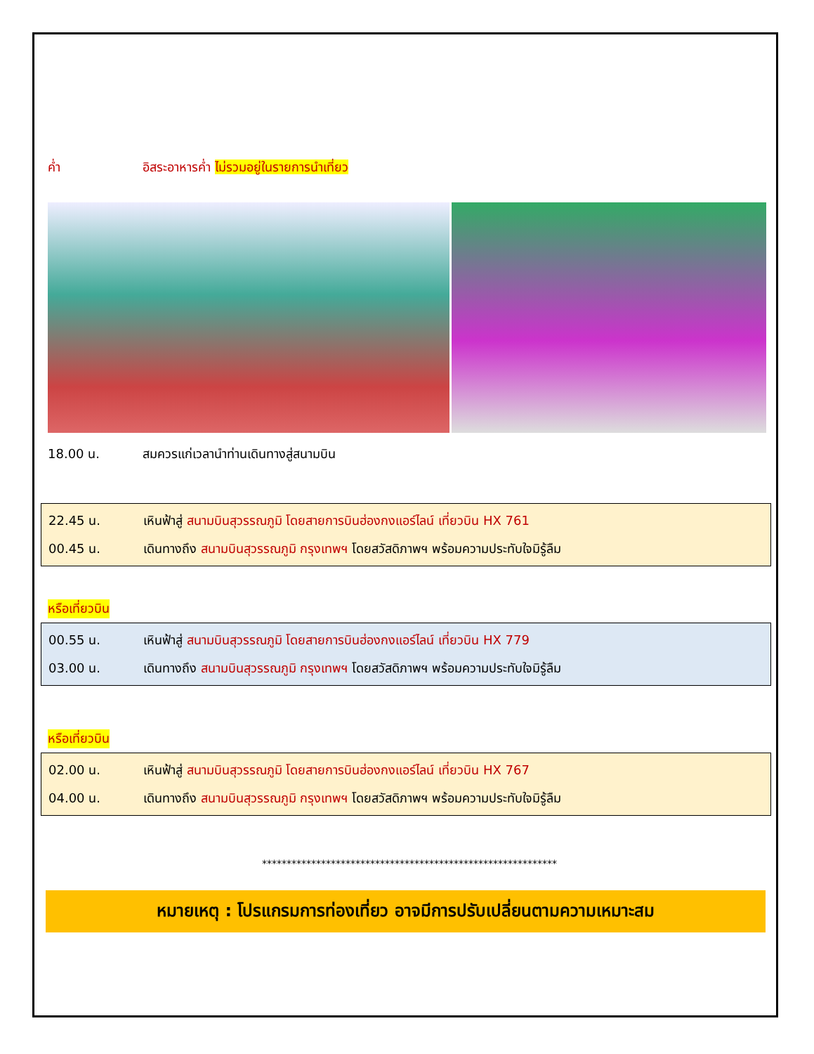ค่ำ อิสระอาหารค่ำ ไม่รวมอยู่ในรายการนำเที่ยว
18.00 น. สมควรแก่เวลานำท่านเดินทางสู่สนามบิน
22.45 น. เหินฟ้าสู่ สนามบินสุวรรณภูมิ โดยสายการบินฮ่องกงแอร์ไลน์ เที่ยวบิน HX 761
00.45 น. เดินทางถึง สนามบินสุวรรณภูมิ กรุงเทพฯ โดยสวัสดิภาพฯ พร้อมความประทับใจมิรู้ลืม
หรือเที่ยวบิน
00.55 น. เหินฟ้าสู่ สนามบินสุวรรณภูมิ โดยสายการบินฮ่องกงแอร์ไลน์ เที่ยวบิน HX 779
03.00 น. เดินทางถึง สนามบินสุวรรณภูมิ กรุงเทพฯ โดยสวัสดิภาพฯ พร้อมความประทับใจมิรู้ลืม
หรือเที่ยวบิน
02.00 น. เหินฟ้าสู่ สนามบินสุวรรณภูมิ โดยสายการบินฮ่องกงแอร์ไลน์ เที่ยวบิน HX 767
04.00 น. เดินทางถึง สนามบินสุวรรณภูมิ กรุงเทพฯ โดยสวัสดิภาพฯ พร้อมความประทับใจมิรู้ลืม
************************************************************
หมายเหตุ : โปรแกรมการท่องเที่ยว อาจมีการปรับเปลี่ยนตามความเหมาะสม